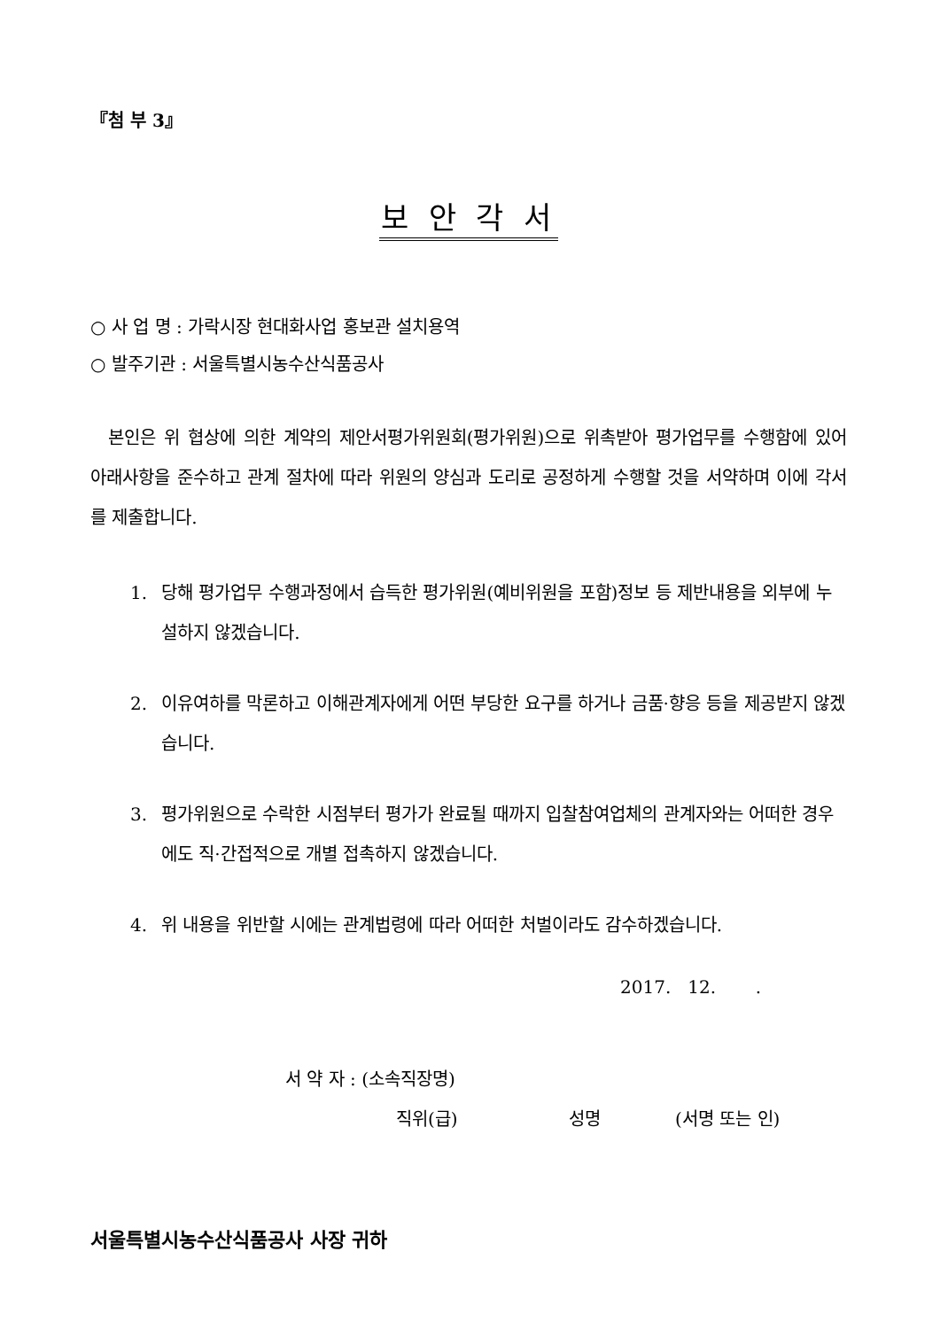『첨 부 3』
보 안 각 서
○ 사 업 명 : 가락시장 현대화사업 홍보관 설치용역
○ 발주기관 : 서울특별시농수산식품공사
본인은 위 협상에 의한 계약의 제안서평가위원회(평가위원)으로 위촉받아 평가업무를 수행함에 있어 아래사항을 준수하고 관계 절차에 따라 위원의 양심과 도리로 공정하게 수행할 것을 서약하며 이에 각서를 제출합니다.
1. 당해 평가업무 수행과정에서 습득한 평가위원(예비위원을 포함)정보 등 제반내용을 외부에 누설하지 않겠습니다.
2. 이유여하를 막론하고 이해관계자에게 어떤 부당한 요구를 하거나 금품·향응 등을 제공받지 않겠습니다.
3. 평가위원으로 수락한 시점부터 평가가 완료될 때까지 입찰참여업체의 관계자와는 어떠한 경우에도 직·간접적으로 개별 접촉하지 않겠습니다.
4. 위 내용을 위반할 시에는 관계법령에 따라 어떠한 처벌이라도 감수하겠습니다.
2017. 12. .
서 약 자 : (소속직장명)
직위(급) 성명 (서명 또는 인)
서울특별시농수산식품공사 사장 귀하